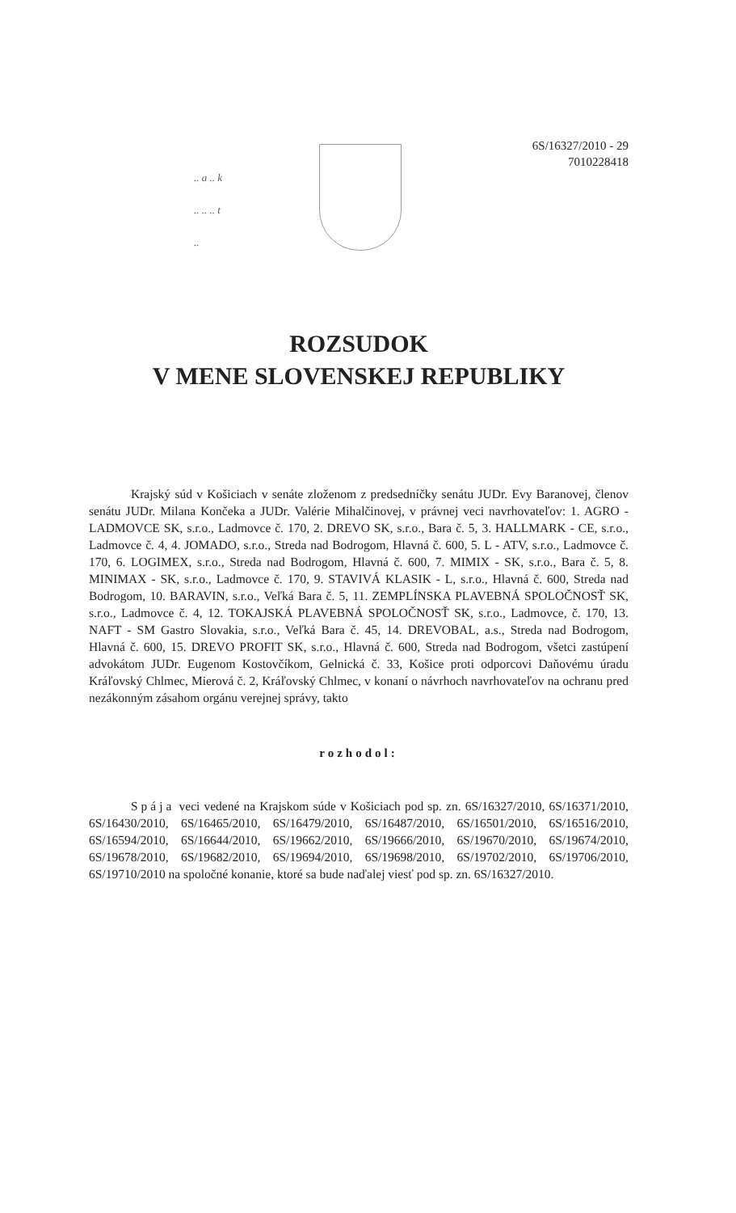.. a .. k
.. .. .. t
..
6S/16327/2010 - 29
7010228418
ROZSUDOK
V MENE SLOVENSKEJ REPUBLIKY
Krajský súd v Košiciach v senáte zloženom z predsedníčky senátu JUDr. Evy Baranovej, členov senátu JUDr. Milana Končeka a JUDr. Valérie Mihalčinovej, v právnej veci navrhovateľov: 1. AGRO - LADMOVCE SK, s.r.o., Ladmovce č. 170, 2. DREVO SK, s.r.o., Bara č. 5, 3. HALLMARK - CE, s.r.o., Ladmovce č. 4, 4. JOMADO, s.r.o., Streda nad Bodrogom, Hlavná č. 600, 5. L - ATV, s.r.o., Ladmovce č. 170, 6. LOGIMEX, s.r.o., Streda nad Bodrogom, Hlavná č. 600, 7. MIMIX - SK, s.r.o., Bara č. 5, 8. MINIMAX - SK, s.r.o., Ladmovce č. 170, 9. STAVIVÁ KLASIK - L, s.r.o., Hlavná č. 600, Streda nad Bodrogom, 10. BARAVIN, s.r.o., Veľká Bara č. 5, 11. ZEMPLÍNSKA PLAVEBNÁ SPOLOČNOSŤ SK, s.r.o., Ladmovce č. 4, 12. TOKAJSKÁ PLAVEBNÁ SPOLOČNOSŤ SK, s.r.o., Ladmovce, č. 170, 13. NAFT - SM Gastro Slovakia, s.r.o., Veľká Bara č. 45, 14. DREVOBAL, a.s., Streda nad Bodrogom, Hlavná č. 600, 15. DREVO PROFIT SK, s.r.o., Hlavná č. 600, Streda nad Bodrogom, všetci zastúpení advokátom JUDr. Eugenom Kostovčíkom, Gelnická č. 33, Košice proti odporcovi Daňovému úradu Kráľovský Chlmec, Mierová č. 2, Kráľovský Chlmec, v konaní o návrhoch navrhovateľov na ochranu pred nezákonným zásahom orgánu verejnej správy, takto
rozhodol:
Spája veci vedené na Krajskom súde v Košiciach pod sp. zn. 6S/16327/2010, 6S/16371/2010, 6S/16430/2010, 6S/16465/2010, 6S/16479/2010, 6S/16487/2010, 6S/16501/2010, 6S/16516/2010, 6S/16594/2010, 6S/16644/2010, 6S/19662/2010, 6S/19666/2010, 6S/19670/2010, 6S/19674/2010, 6S/19678/2010, 6S/19682/2010, 6S/19694/2010, 6S/19698/2010, 6S/19702/2010, 6S/19706/2010, 6S/19710/2010 na spoločné konanie, ktoré sa bude naďalej viesť pod sp. zn. 6S/16327/2010.